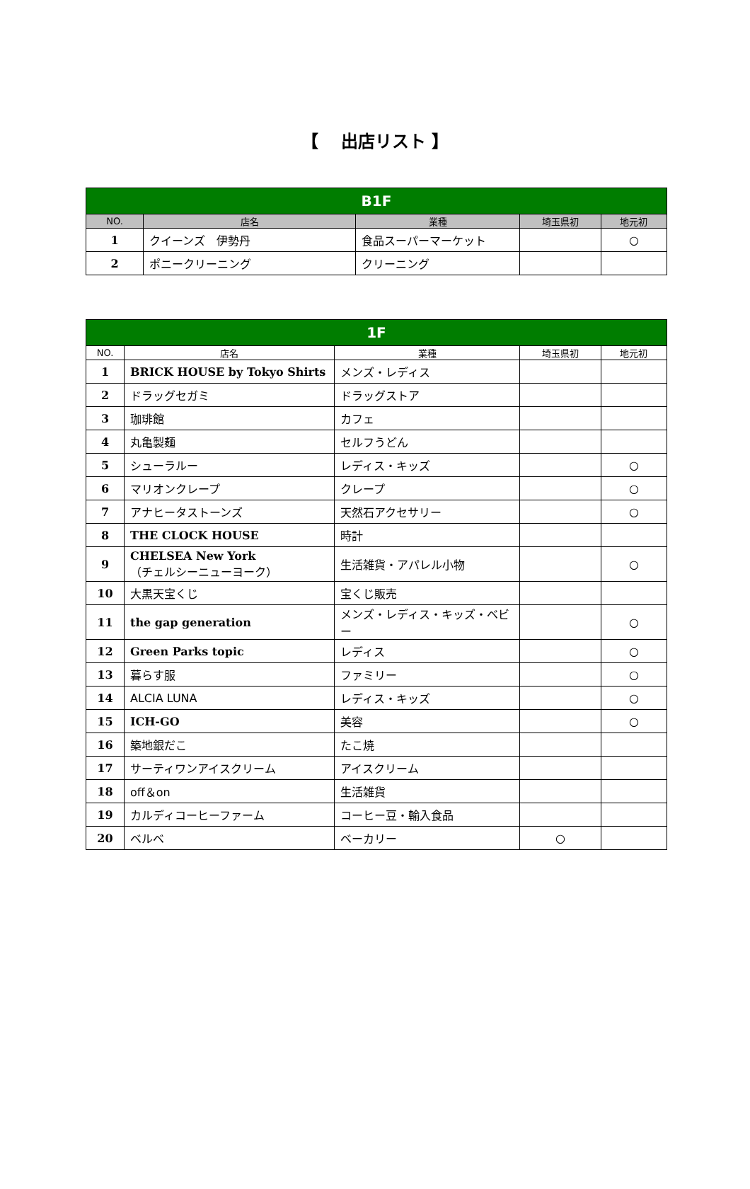【　 出店リスト 】
| B1F | | | | |
| NO. | 店名 | 業種 | 埼玉県初 | 地元初 |
| 1 | クイーンズ 伊勢丹 | 食品スーパーマーケット | | ○ |
| 2 | ポニークリーニング | クリーニング | | |
| 1F | | | | |
| NO. | 店名 | 業種 | 埼玉県初 | 地元初 |
| 1 | BRICK HOUSE by Tokyo Shirts | メンズ・レディス | | |
| 2 | ドラッグセガミ | ドラッグストア | | |
| 3 | 珈琲館 | カフェ | | |
| 4 | 丸亀製麺 | セルフうどん | | |
| 5 | シューラルー | レディス・キッズ | | ○ |
| 6 | マリオンクレープ | クレープ | | ○ |
| 7 | アナヒータストーンズ | 天然石アクセサリー | | ○ |
| 8 | THE CLOCK HOUSE | 時計 | | |
| 9 | CHELSEA New York （チェルシーニューヨーク） | 生活雑貨・アパレル小物 | | ○ |
| 10 | 大黒天宝くじ | 宝くじ販売 | | |
| 11 | the gap generation | メンズ・レディス・キッズ・ベビー | | ○ |
| 12 | Green Parks topic | レディス | | ○ |
| 13 | 暮らす服 | ファミリー | | ○ |
| 14 | ALCIA LUNA | レディス・キッズ | | ○ |
| 15 | ICH-GO | 美容 | | ○ |
| 16 | 築地銀だこ | たこ焼 | | |
| 17 | サーティワンアイスクリーム | アイスクリーム | | |
| 18 | off＆on | 生活雑貨 | | |
| 19 | カルディコーヒーファーム | コーヒー豆・輸入食品 | | |
| 20 | ベルベ | ベーカリー | ○ | |